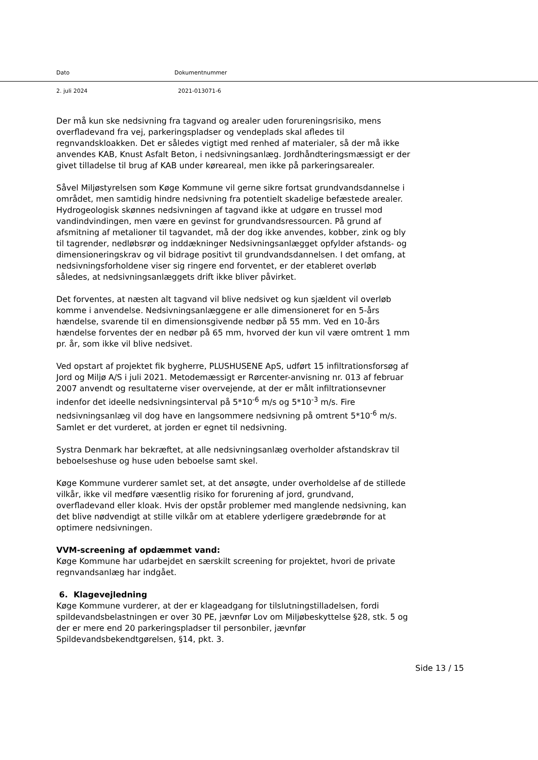Dato Dokumentnummer
2. juli 2024 2021-013071-6
Der må kun ske nedsivning fra tagvand og arealer uden forureningsrisiko, mens overfladevand fra vej, parkeringspladser og vendeplads skal afledes til regnvandskloakken. Det er således vigtigt med renhed af materialer, så der må ikke anvendes KAB, Knust Asfalt Beton, i nedsivningsanlæg. Jordhåndteringsmæssigt er der givet tilladelse til brug af KAB under køreareal, men ikke på parkeringsarealer.
Såvel Miljøstyrelsen som Køge Kommune vil gerne sikre fortsat grundvandsdannelse i området, men samtidig hindre nedsivning fra potentielt skadelige befæstede arealer.
Hydrogeologisk skønnes nedsivningen af tagvand ikke at udgøre en trussel mod vandindvindingen, men være en gevinst for grundvandsressourcen. På grund af afsmitning af metalioner til tagvandet, må der dog ikke anvendes, kobber, zink og bly til tagrender, nedløbsrør og inddækninger Nedsivningsanlægget opfylder afstands- og dimensioneringskrav og vil bidrage positivt til grundvandsdannelsen. I det omfang, at nedsivningsforholdene viser sig ringere end forventet, er der etableret overløb således, at nedsivningsanlæggets drift ikke bliver påvirket.
Det forventes, at næsten alt tagvand vil blive nedsivet og kun sjældent vil overløb komme i anvendelse. Nedsivningsanlæggene er alle dimensioneret for en 5-års hændelse, svarende til en dimensionsgivende nedbør på 55 mm. Ved en 10-års hændelse forventes der en nedbør på 65 mm, hvorved der kun vil være omtrent 1 mm pr. år, som ikke vil blive nedsivet.
Ved opstart af projektet fik bygherre, PLUSHUSENE ApS, udført 15 infiltrationsforsøg af Jord og Miljø A/S i juli 2021. Metodemæssigt er Rørcenter-anvisning nr. 013 af februar 2007 anvendt og resultaterne viser overvejende, at der er målt infiltrationsevner indenfor det ideelle nedsivningsinterval på 5*10<sup>-6</sup> m/s og 5*10<sup>-3</sup> m/s. Fire nedsivningsanlæg vil dog have en langsommere nedsivning på omtrent 5*10<sup>-6</sup> m/s. Samlet er det vurderet, at jorden er egnet til nedsivning.
Systra Denmark har bekræftet, at alle nedsivningsanlæg overholder afstandskrav til beboelseshuse og huse uden beboelse samt skel.
Køge Kommune vurderer samlet set, at det ansøgte, under overholdelse af de stillede vilkår, ikke vil medføre væsentlig risiko for forurening af jord, grundvand, overfladevand eller kloak. Hvis der opstår problemer med manglende nedsivning, kan det blive nødvendigt at stille vilkår om at etablere yderligere grædebrønde for at optimere nedsivningen.
VVM-screening af opdæmmet vand:
Køge Kommune har udarbejdet en særskilt screening for projektet, hvori de private regnvandsanlæg har indgået.
6. Klagevejledning
Køge Kommune vurderer, at der er klageadgang for tilslutningstilladelsen, fordi spildevandsbelastningen er over 30 PE, jævnfør Lov om Miljøbeskyttelse §28, stk. 5 og der er mere end 20 parkeringspladser til personbiler, jævnfør Spildevandsbekendtgørelsen, §14, pkt. 3.
Side 13 / 15